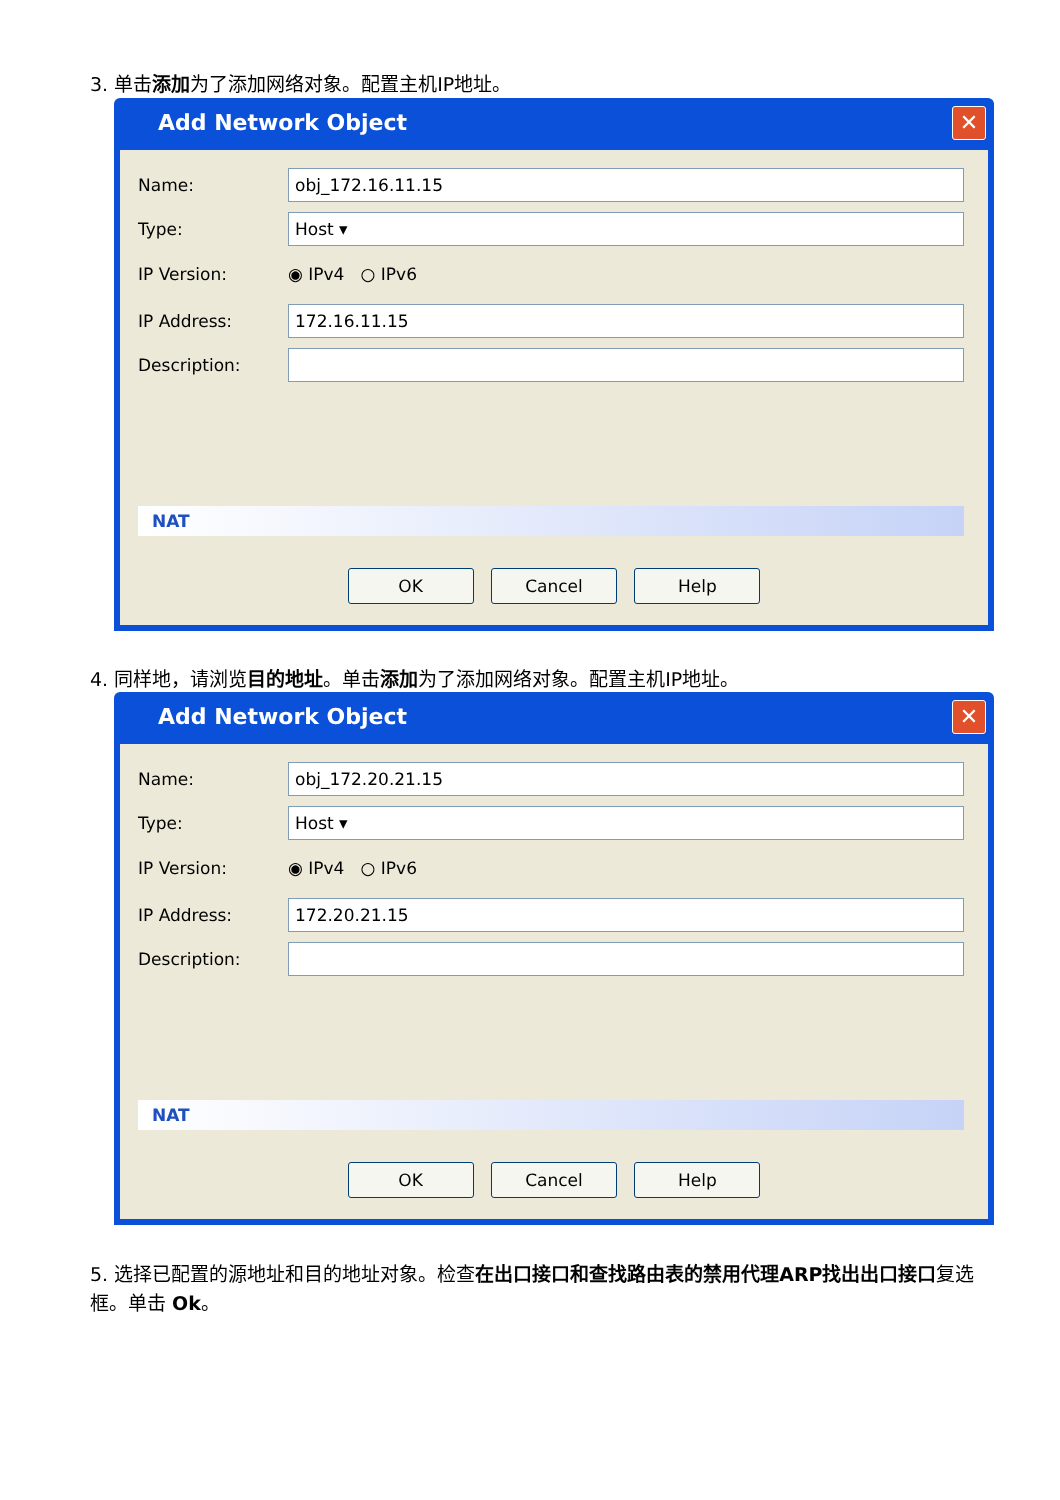3. 单击添加为了添加网络对象。配置主机IP地址。
Add Network Object
✕
Name: obj_172.16.11.15
Type: Host ▾
IP Version: ◉ IPv4 ○ IPv6
IP Address: 172.16.11.15
Description:
NAT
OK Cancel Help
4. 同样地，请浏览目的地址。单击添加为了添加网络对象。配置主机IP地址。
Add Network Object
✕
Name: obj_172.20.21.15
Type: Host ▾
IP Version: ◉ IPv4 ○ IPv6
IP Address: 172.20.21.15
Description:
NAT
OK Cancel Help
5. 选择已配置的源地址和目的地址对象。检查在出口接口和查找路由表的禁用代理ARP找出出口接口复选框。单击 Ok。